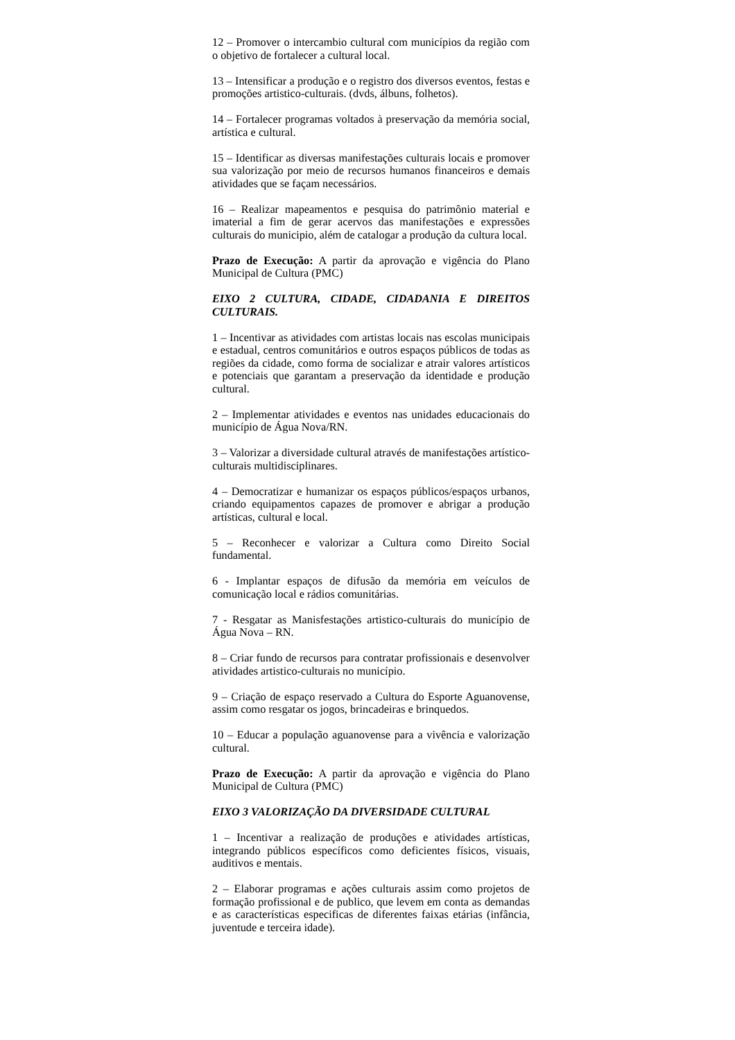12 – Promover o intercambio cultural com municípios da região com o objetivo de fortalecer a cultural local.
13 – Intensificar a produção e o registro dos diversos eventos, festas e promoções artistico-culturais. (dvds, álbuns, folhetos).
14 – Fortalecer programas voltados à preservação da memória social, artística e cultural.
15 – Identificar as diversas manifestações culturais locais e promover sua valorização por meio de recursos humanos financeiros e demais atividades que se façam necessários.
16 – Realizar mapeamentos e pesquisa do patrimônio material e imaterial a fim de gerar acervos das manifestações e expressões culturais do municipio, além de catalogar a produção da cultura local.
Prazo de Execução: A partir da aprovação e vigência do Plano Municipal de Cultura (PMC)
EIXO 2 CULTURA, CIDADE, CIDADANIA E DIREITOS CULTURAIS.
1 – Incentivar as atividades com artistas locais nas escolas municipais e estadual, centros comunitários e outros espaços públicos de todas as regiões da cidade, como forma de socializar e atrair valores artísticos e potenciais que garantam a preservação da identidade e produção cultural.
2 – Implementar atividades e eventos nas unidades educacionais do município de Água Nova/RN.
3 – Valorizar a diversidade cultural através de manifestações artístico-culturais multidisciplinares.
4 – Democratizar e humanizar os espaços públicos/espaços urbanos, criando equipamentos capazes de promover e abrigar a produção artísticas, cultural e local.
5 – Reconhecer e valorizar a Cultura como Direito Social fundamental.
6 - Implantar espaços de difusão da memória em veículos de comunicação local e rádios comunitárias.
7 - Resgatar as Manisfestações artistico-culturais do município de Água Nova – RN.
8 – Criar fundo de recursos para contratar profissionais e desenvolver atividades artistico-culturais no município.
9 – Criação de espaço reservado a Cultura do Esporte Aguanovense, assim como resgatar os jogos, brincadeiras e brinquedos.
10 – Educar a população aguanovense para a vivência e valorização cultural.
Prazo de Execução: A partir da aprovação e vigência do Plano Municipal de Cultura (PMC)
EIXO 3 VALORIZAÇÃO DA DIVERSIDADE CULTURAL
1 – Incentivar a realização de produções e atividades artísticas, integrando públicos específicos como deficientes físicos, visuais, auditivos e mentais.
2 – Elaborar programas e ações culturais assim como projetos de formação profissional e de publico, que levem em conta as demandas e as características especificas de diferentes faixas etárias (infância, juventude e terceira idade).